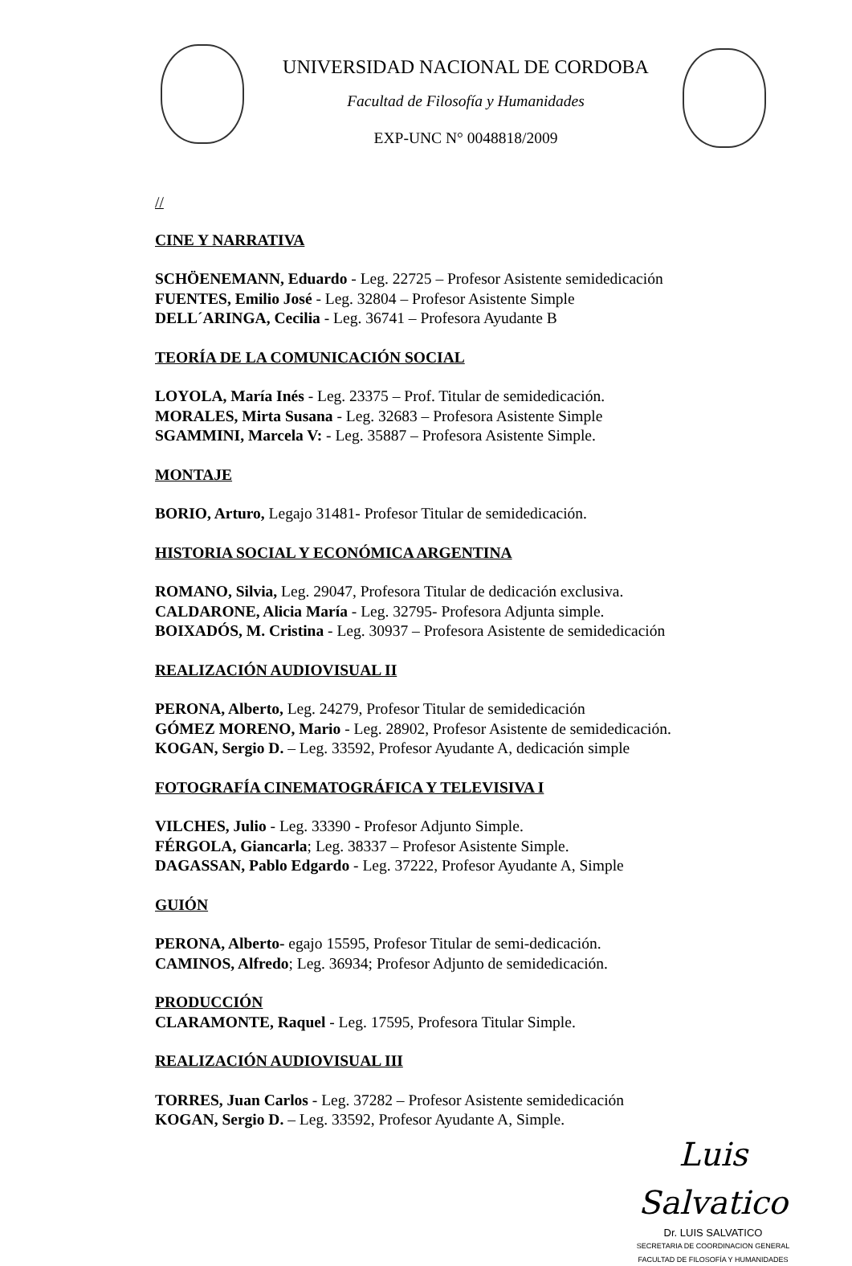UNIVERSIDAD NACIONAL DE CORDOBA
Facultad de Filosofía y Humanidades
EXP-UNC N° 0048818/2009
//
CINE Y NARRATIVA
SCHÖENEMANN, Eduardo - Leg. 22725 – Profesor Asistente semidedicación
FUENTES, Emilio José - Leg. 32804 – Profesor Asistente Simple
DELL´ARINGA, Cecilia - Leg. 36741 – Profesora Ayudante B
TEORÍA DE LA COMUNICACIÓN SOCIAL
LOYOLA, María Inés - Leg. 23375 – Prof. Titular de semidedicación.
MORALES, Mirta Susana - Leg. 32683 – Profesora Asistente Simple
SGAMMINI, Marcela V: - Leg. 35887 – Profesora Asistente Simple.
MONTAJE
BORIO, Arturo, Legajo 31481- Profesor Titular de semidedicación.
HISTORIA SOCIAL Y ECONÓMICA ARGENTINA
ROMANO, Silvia, Leg. 29047, Profesora Titular de dedicación exclusiva.
CALDARONE, Alicia María - Leg. 32795- Profesora Adjunta simple.
BOIXADÓS, M. Cristina - Leg. 30937 – Profesora Asistente de semidedicación
REALIZACIÓN AUDIOVISUAL II
PERONA, Alberto, Leg. 24279, Profesor Titular de semidedicación
GÓMEZ MORENO, Mario - Leg. 28902, Profesor Asistente de semidedicación.
KOGAN, Sergio D. – Leg. 33592, Profesor Ayudante A, dedicación simple
FOTOGRAFÍA CINEMATOGRÁFICA Y TELEVISIVA I
VILCHES, Julio - Leg. 33390 - Profesor Adjunto Simple.
FÉRGOLA, Giancarla; Leg. 38337 – Profesor Asistente Simple.
DAGASSAN, Pablo Edgardo - Leg. 37222, Profesor Ayudante A, Simple
GUIÓN
PERONA, Alberto- egajo 15595, Profesor Titular de semi-dedicación.
CAMINOS, Alfredo; Leg. 36934; Profesor Adjunto de semidedicación.
PRODUCCIÓN
CLARAMONTE, Raquel - Leg. 17595, Profesora Titular Simple.
REALIZACIÓN AUDIOVISUAL III
TORRES, Juan Carlos - Leg. 37282 – Profesor Asistente semidedicación
KOGAN, Sergio D. – Leg. 33592, Profesor Ayudante A, Simple.
Luis Salvatico
Dr. LUIS SALVATICO
SECRETARIA DE COORDINACION GENERAL
FACULTAD DE FILOSOFÍA Y HUMANIDADES